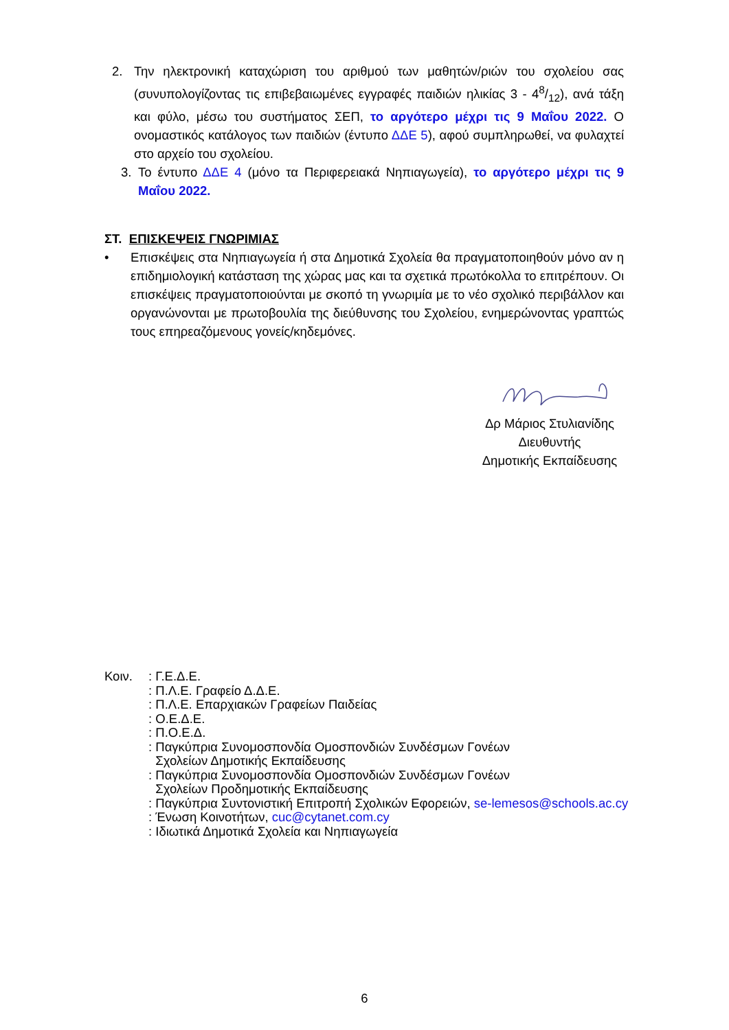2. Την ηλεκτρονική καταχώριση του αριθμού των μαθητών/ριών του σχολείου σας (συνυπολογίζοντας τις επιβεβαιωμένες εγγραφές παιδιών ηλικίας 3 - 48/12), ανά τάξη και φύλο, μέσω του συστήματος ΣΕΠ, το αργότερο μέχρι τις 9 Μαΐου 2022. Ο ονομαστικός κατάλογος των παιδιών (έντυπο ΔΔΕ 5), αφού συμπληρωθεί, να φυλαχτεί στο αρχείο του σχολείου.
3. Το έντυπο ΔΔΕ 4 (μόνο τα Περιφερειακά Νηπιαγωγεία), το αργότερο μέχρι τις 9 Μαΐου 2022.
ΣΤ. ΕΠΙΣΚΕΨΕΙΣ ΓΝΩΡΙΜΙΑΣ
• Επισκέψεις στα Νηπιαγωγεία ή στα Δημοτικά Σχολεία θα πραγματοποιηθούν μόνο αν η επιδημιολογική κατάσταση της χώρας μας και τα σχετικά πρωτόκολλα το επιτρέπουν. Οι επισκέψεις πραγματοποιούνται με σκοπό τη γνωριμία με το νέο σχολικό περιβάλλον και οργανώνονται με πρωτοβουλία της διεύθυνσης του Σχολείου, ενημερώνοντας γραπτώς τους επηρεαζόμενους γονείς/κηδεμόνες.
Δρ Μάριος Στυλιανίδης
Διευθυντής
Δημοτικής Εκπαίδευσης
Κοιν. : Γ.Ε.Δ.Ε.
: Π.Λ.Ε. Γραφείο Δ.Δ.Ε.
: Π.Λ.Ε. Επαρχιακών Γραφείων Παιδείας
: Ο.Ε.Δ.Ε.
: Π.Ο.Ε.Δ.
: Παγκύπρια Συνομοσπονδία Ομοσπονδιών Συνδέσμων Γονέων
Σχολείων Δημοτικής Εκπαίδευσης
: Παγκύπρια Συνομοσπονδία Ομοσπονδιών Συνδέσμων Γονέων
Σχολείων Προδημοτικής Εκπαίδευσης
: Παγκύπρια Συντονιστική Επιτροπή Σχολικών Εφορειών, se-lemesos@schools.ac.cy
: Ένωση Κοινοτήτων, cuc@cytanet.com.cy
: Ιδιωτικά Δημοτικά Σχολεία και Νηπιαγωγεία
6